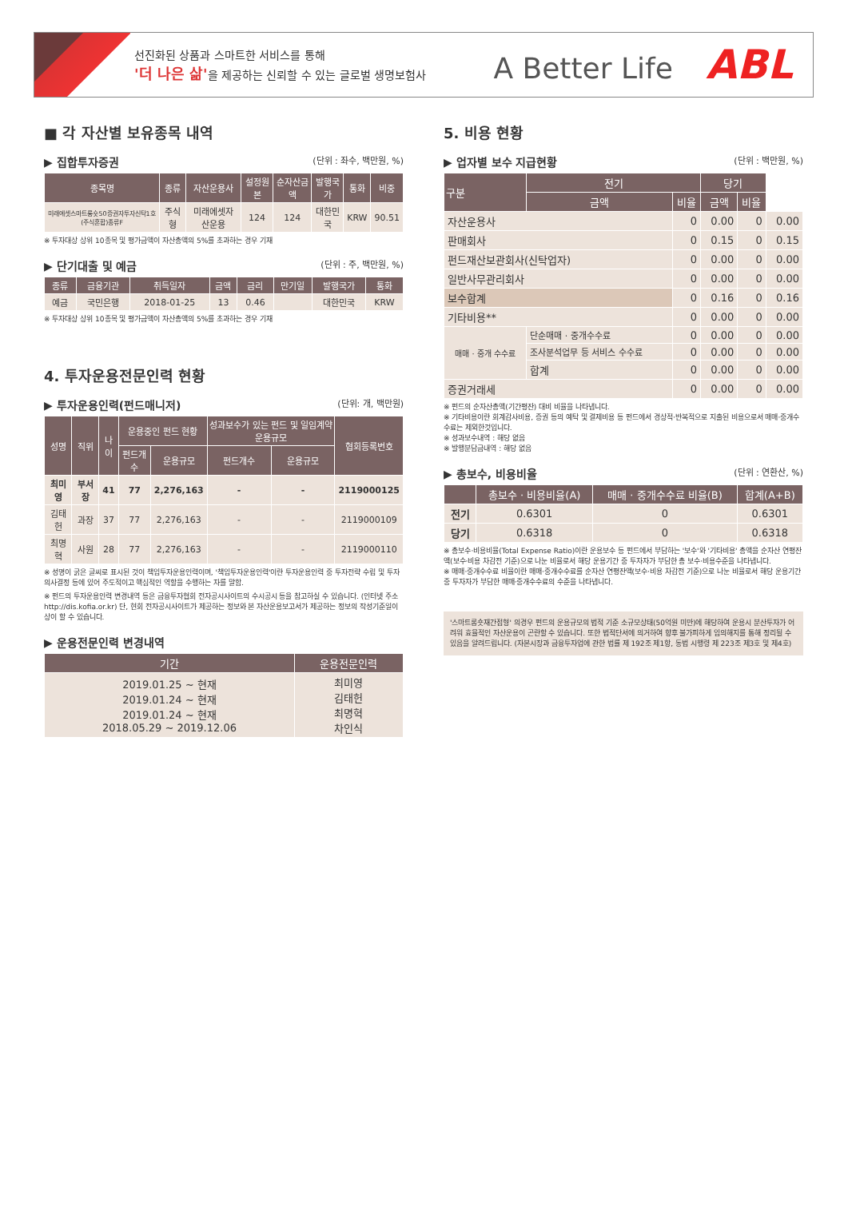선진화된 상품과 스마트한 서비스를 통해
'더 나은 삶'을 제공하는 신뢰할 수 있는 글로벌 생명보험사
A Better Life ABL
■ 각 자산별 보유종목 내역
▶ 집합투자증권 (단위 : 좌수, 백만원, %)
| 종목명 | 종류 | 자산운용사 | 설정원본 | 순자산금액 | 발행국가 | 통화 | 비중 |
| --- | --- | --- | --- | --- | --- | --- | --- |
| 미래에셋스마트롱숏50증권자투자신탁1호(주식혼합)종류F | 주식형 | 미래에셋자산운용 | 124 | 124 | 대한민국 | KRW | 90.51 |
※ 투자대상 상위 10종목 및 평가금액이 자산총액의 5%를 초과하는 경우 기재
▶ 단기대출 및 예금 (단위 : 주, 백만원, %)
| 종류 | 금융기관 | 취득일자 | 금액 | 금리 | 만기일 | 발행국가 | 통화 |
| --- | --- | --- | --- | --- | --- | --- | --- |
| 예금 | 국민은행 | 2018-01-25 | 13 | 0.46 | | 대한민국 | KRW |
※ 투자대상 상위 10종목 및 평가금액이 자산총액의 5%를 초과하는 경우 기재
4. 투자운용전문인력 현황
▶ 투자운용인력(펀드매니저) (단위: 개, 백만원)
| 성명 | 직위 | 나이 | 운용중인 펀드 현황 | | 성과보수가 있는 펀드 및 일임계약 운용규모 | | 협회등록번호 |
| --- | --- | --- | --- | --- | --- | --- | --- |
| | | | 펀드개수 | 운용규모 | 펀드개수 | 운용규모 | |
| 최미영 | 부서장 | 41 | 77 | 2,276,163 | - | - | 2119000125 |
| 김태헌 | 과장 | 37 | 77 | 2,276,163 | - | - | 2119000109 |
| 최명혁 | 사원 | 28 | 77 | 2,276,163 | - | - | 2119000110 |
※ 성명이 굵은 글씨로 표시된 것이 책임투자운용인력이며, '책임투자운용인력'이란 투자운용인력 중 투자전략 수립 및 투자 의사결정 등에 있어 주도적이고 핵심적인 역할을 수행하는 자를 말함.
※ 펀드의 투자운용인력 변경내역 등은 금융투자협회 전자공시사이트의 수시공시 등을 참고하실 수 있습니다. (인터넷 주소 http://dis.kofia.or.kr) 단, 현회 전자공시사이트가 제공하는 정보와 본 자산운용보고서가 제공하는 정보의 작성기준일이 상이 할 수 있습니다.
▶ 운용전문인력 변경내역
| 기간 | 운용전문인력 |
| --- | --- |
| 2019.01.25 ~ 현재 2019.01.24 ~ 현재 2019.01.24 ~ 현재 2018.05.29 ~ 2019.12.06 | 최미영 김태헌 최명혁 차인식 |
5. 비용 현황
▶ 업자별 보수 지급현황 (단위 : 백만원, %)
| 구분 | 전기 | | 당기 | | |
| --- | --- | --- | --- | --- | --- |
| | 금액 | 비율 | 금액 | 비율 | |
| 자산운용사 | | 0 | 0.00 | 0 | 0.00 |
| 판매회사 | | 0 | 0.15 | 0 | 0.15 |
| 펀드재산보관회사(신탁업자) | | 0 | 0.00 | 0 | 0.00 |
| 일반사무관리회사 | | 0 | 0.00 | 0 | 0.00 |
| 보수합계 | | 0 | 0.16 | 0 | 0.16 |
| 기타비용** | | 0 | 0.00 | 0 | 0.00 |
| 매매 · 중개 수수료 | 단순매매 · 중개수수료 | 0 | 0.00 | 0 | 0.00 |
| | 조사분석업무 등 서비스 수수료 | 0 | 0.00 | 0 | 0.00 |
| | 합계 | 0 | 0.00 | 0 | 0.00 |
| 증권거래세 | | 0 | 0.00 | 0 | 0.00 |
※ 펀드의 순자산총액(기간평잔) 대비 비율을 나타냅니다.
※ 기타비용이란 회계감사비용, 증권 등의 예탁 및 결제비용 등 펀드에서 경상적·반복적으로 지출된 비용으로서 매매·중개수수료는 제외한것입니다.
※ 성과보수내역 : 해당 없음
※ 발행분담금내역 : 해당 없음
▶ 총보수, 비용비율 (단위 : 연환산, %)
| | 총보수 · 비용비율(A) | 매매 · 중개수수료 비율(B) | 합계(A+B) |
| --- | --- | --- | --- |
| 전기 | 0.6301 | 0 | 0.6301 |
| 당기 | 0.6318 | 0 | 0.6318 |
※ 총보수·비용비율(Total Expense Ratio)이란 운용보수 등 펀드에서 부담하는 '보수'와 '기타비용' 총액을 순자산 연평잔액(보수·비용 차감전 기준)으로 나눈 비율로서 해당 운용기간 중 투자자가 부담한 총 보수·비용수준을 나타냅니다.
※ 매매·중개수수료 비율이란 매매·중개수수료를 순자산 연평잔액(보수·비용 차감전 기준)으로 나눈 비율로서 해당 운용기간 중 투자자가 부담한 매매·중개수수료의 수준을 나타냅니다.
'스마트롱숏재간접형' 의경우 펀드의 운용규모의 법적 기준 소규모상태(50억원 미만)에 해당하여 운용시 분산투자가 어려워 효율적인 자산운용이 곤란할 수 있습니다. 또한 법적단서에 의거하여 향후 불가피하게 임의해지를 통해 정리될 수 있음을 알려드립니다. (자본시장과 금융투자업에 관한 법률 제 192조 제1항, 동법 시행령 제 223조 제3호 및 제4호)